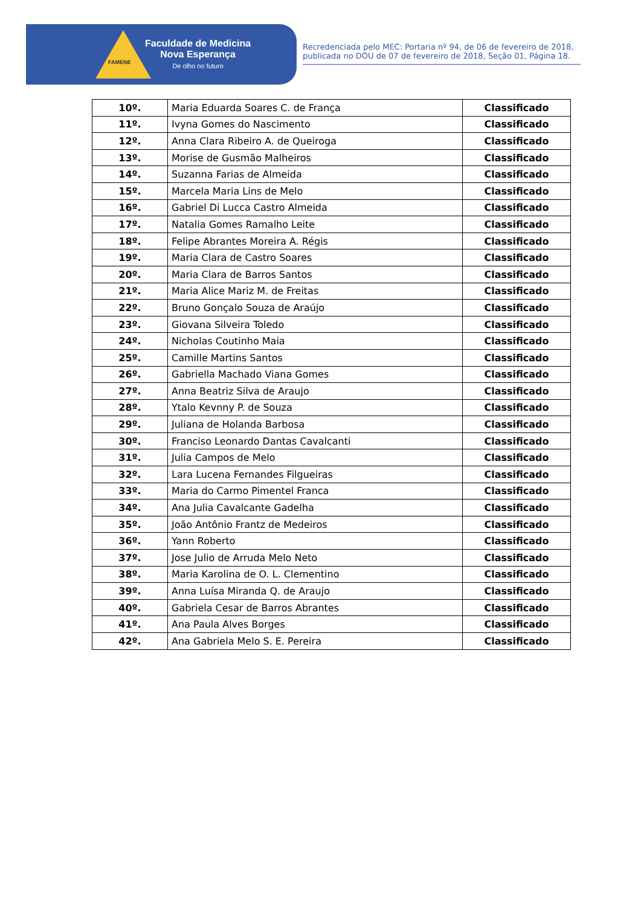FAMENE
Faculdade de Medicina
Nova Esperança
De olho no futuro
Recredenciada pelo MEC: Portaria nº 94, de 06 de fevereiro de 2018, publicada no DOU de 07 de fevereiro de 2018, Seção 01, Página 18.
| 10º. | Maria Eduarda Soares C. de França | Classificado |
| 11º. | Ivyna Gomes do Nascimento | Classificado |
| 12º. | Anna Clara Ribeiro A. de Queiroga | Classificado |
| 13º. | Morise de Gusmão Malheiros | Classificado |
| 14º. | Suzanna Farias de Almeida | Classificado |
| 15º. | Marcela Maria Lins de Melo | Classificado |
| 16º. | Gabriel Di Lucca Castro Almeida | Classificado |
| 17º. | Natalia Gomes Ramalho Leite | Classificado |
| 18º. | Felipe Abrantes Moreira A. Régis | Classificado |
| 19º. | Maria Clara de Castro Soares | Classificado |
| 20º. | Maria Clara de Barros Santos | Classificado |
| 21º. | Maria Alice Mariz M. de Freitas | Classificado |
| 22º. | Bruno Gonçalo Souza de Araújo | Classificado |
| 23º. | Giovana Silveira Toledo | Classificado |
| 24º. | Nicholas Coutinho Maia | Classificado |
| 25º. | Camille Martins Santos | Classificado |
| 26º. | Gabriella Machado Viana Gomes | Classificado |
| 27º. | Anna Beatriz Silva de Araujo | Classificado |
| 28º. | Ytalo Kevnny P. de Souza | Classificado |
| 29º. | Juliana de Holanda Barbosa | Classificado |
| 30º. | Franciso Leonardo Dantas Cavalcanti | Classificado |
| 31º. | Julia Campos de Melo | Classificado |
| 32º. | Lara Lucena Fernandes Filgueiras | Classificado |
| 33º. | Maria do Carmo Pimentel Franca | Classificado |
| 34º. | Ana Julia Cavalcante Gadelha | Classificado |
| 35º. | João Antônio Frantz de Medeiros | Classificado |
| 36º. | Yann Roberto | Classificado |
| 37º. | Jose Julio de Arruda Melo Neto | Classificado |
| 38º. | Maria Karolina de O. L. Clementino | Classificado |
| 39º. | Anna Luísa Miranda Q. de Araujo | Classificado |
| 40º. | Gabriela Cesar de Barros Abrantes | Classificado |
| 41º. | Ana Paula Alves Borges | Classificado |
| 42º. | Ana Gabriela Melo S. E. Pereira | Classificado |